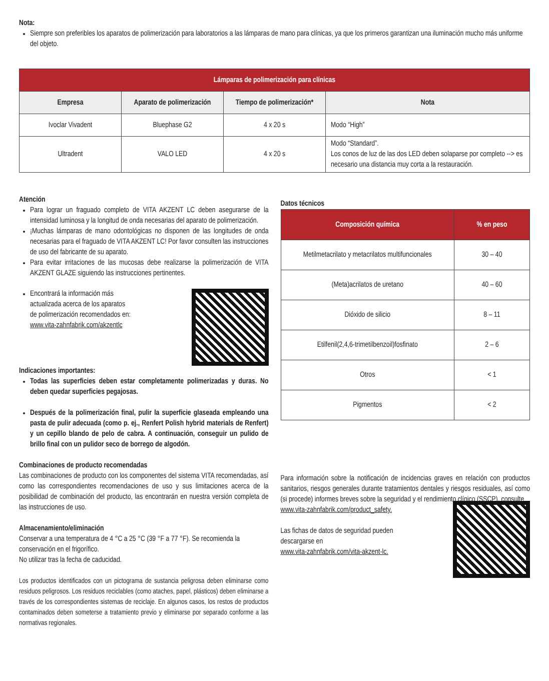Nota:
Siempre son preferibles los aparatos de polimerización para laboratorios a las lámparas de mano para clínicas, ya que los primeros garantizan una iluminación mucho más uniforme del objeto.
| Lámparas de polimerización para clínicas | | | |
| --- | --- | --- | --- |
| Empresa | Aparato de polimerización | Tiempo de polimerización* | Nota |
| Ivoclar Vivadent | Bluephase G2 | 4 x 20 s | Modo “High” |
| Ultradent | VALO LED | 4 x 20 s | Modo “Standard”. Los conos de luz de las dos LED deben solaparse por completo --> es necesario una distancia muy corta a la restauración. |
Atención
Para lograr un fraguado completo de VITA AKZENT LC deben asegurarse de la intensidad luminosa y la longitud de onda necesarias del aparato de polimerización.
¡Muchas lámparas de mano odontológicas no disponen de las longitudes de onda necesarias para el fraguado de VITA AKZENT LC! Por favor consulten las instrucciones de uso del fabricante de su aparato.
Para evitar irritaciones de las mucosas debe realizarse la polimerización de VITA AKZENT GLAZE siguiendo las instrucciones pertinentes.
Encontrará la información más
actualizada acerca de los aparatos
de polimerización recomendados en:
www.vita-zahnfabrik.com/akzentlc
Indicaciones importantes:
Todas las superficies deben estar completamente polimerizadas y duras. No deben quedar superficies pegajosas.
Después de la polimerización final, pulir la superficie glaseada empleando una pasta de pulir adecuada (como p. ej., Renfert Polish hybrid materials de Renfert) y un cepillo blando de pelo de cabra. A continuación, conseguir un pulido de brillo final con un pulidor seco de borrego de algodón.
Combinaciones de producto recomendadas
Las combinaciones de producto con los componentes del sistema VITA recomendadas, así como las correspondientes recomendaciones de uso y sus limitaciones acerca de la posibilidad de combinación del producto, las encontrarán en nuestra versión completa de las instrucciones de uso.
Almacenamiento/eliminación
Conservar a una temperatura de 4 °C a 25 °C (39 °F a 77 °F). Se recomienda la conservación en el frigorífico.
No utilizar tras la fecha de caducidad.
Los productos identificados con un pictograma de sustancia peligrosa deben eliminarse como residuos peligrosos. Los residuos reciclables (como ataches, papel, plásticos) deben eliminarse a través de los correspondientes sistemas de reciclaje. En algunos casos, los restos de productos contaminados deben someterse a tratamiento previo y eliminarse por separado conforme a las normativas regionales.
Datos técnicos
| Composición química | % en peso |
| --- | --- |
| Metilmetacrilato y metacrilatos multifuncionales | 30 – 40 |
| (Meta)acrilatos de uretano | 40 – 60 |
| Dióxido de silicio | 8 – 11 |
| Etilfenil(2,4,6-trimetilbenzoil)fosfinato | 2 – 6 |
| Otros | < 1 |
| Pigmentos | < 2 |
Para información sobre la notificación de incidencias graves en relación con productos sanitarios, riesgos generales durante tratamientos dentales y riesgos residuales, así como (si procede) informes breves sobre la seguridad y el rendimiento clínico (SSCP), consulte
www.vita-zahnfabrik.com/product_safety.
Las fichas de datos de seguridad pueden
descargarse en
www.vita-zahnfabrik.com/vita-akzent-lc.